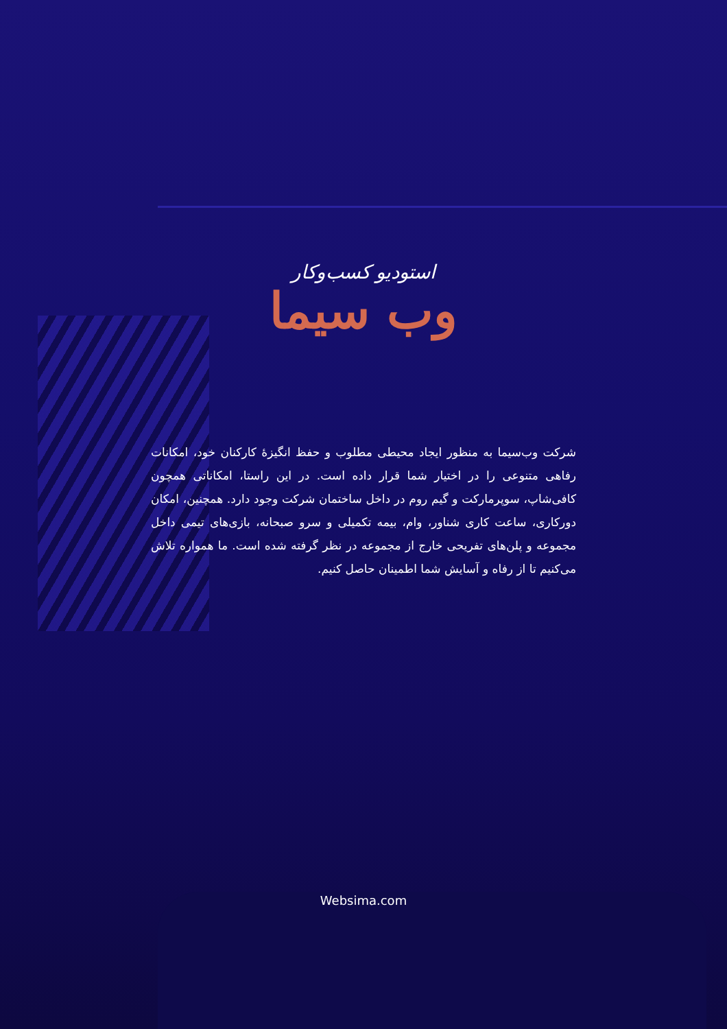استودیو کسب‌وکار
وب سیما
شرکت وب‌سیما به منظور ایجاد محیطی مطلوب و حفظ انگیزۀ کارکنان خود، امکانات رفاهی متنوعی را در اختیار شما قرار داده است. در این راستا، امکاناتی همچون کافی‌شاپ، سوپرمارکت و گیم روم در داخل ساختمان شرکت وجود دارد. همچنین، امکان دورکاری، ساعت کاری شناور، وام، بیمه تکمیلی و سرو صبحانه، بازی‌های تیمی داخل مجموعه و پلن‌های تفریحی خارج از مجموعه در نظر گرفته شده است. ما همواره تلاش می‌کنیم تا از رفاه و آسایش شما اطمینان حاصل کنیم.
Websima.com